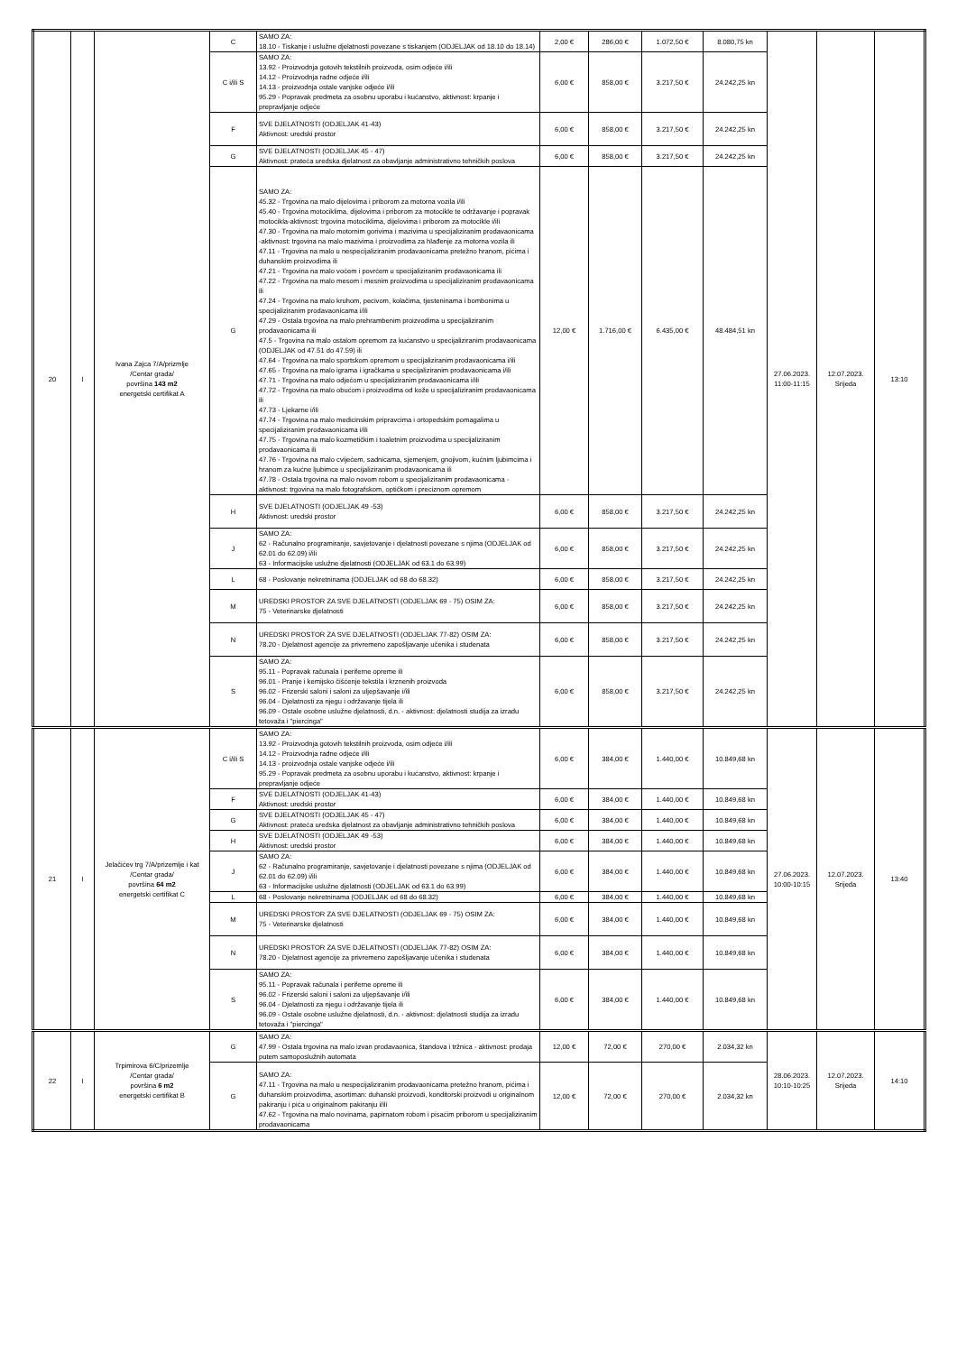| 20 | I | Ivana Zajca 7/A/prizmlje /Centar grada/ površina 143 m2 energetski certifikat A | C | SAMO ZA: 18.10 - Tiskanje i uslužne djelatnosti povezane s tiskanjem (ODJELJAK od 18.10 do 18.14) | 2,00 € | 286,00 € | 1.072,50 € | 8.080,75 kn | 27.06.2023. 11:00-11:15 | 12.07.2023. Srijeda | 13:10 |
| | | | C i/ili S | SAMO ZA: 13.92 - Proizvodnja gotovih tekstilnih proizvoda, osim odjeće i/ili 14.12 - Proizvodnja radne odjeće i/ili 14.13 - proizvodnja ostale vanjske odjeće i/ili 95.29 - Popravak predmeta za osobnu uporabu i kućanstvo, aktivnost: krpanje i prepravljanje odjeće | 6,00 € | 858,00 € | 3.217,50 € | 24.242,25 kn | | | |
| | | | F | SVE DJELATNOSTI (ODJELJAK 41-43) Aktivnost: uredski prostor | 6,00 € | 858,00 € | 3.217,50 € | 24.242,25 kn | | | |
| | | | G | SVE DJELATNOSTI (ODJELJAK 45 - 47) Aktivnost: prateća uredska djelatnost za obavljanje administrativno tehničkih poslova | 6,00 € | 858,00 € | 3.217,50 € | 24.242,25 kn | | | |
| | | | G | SAMO ZA: 45.32 - Trgovina na malo dijelovima i priborom za motorna vozila i/ili 45.40 - Trgovina motociklima, dijelovima i priborom za motocikle te održavanje i popravak motocikla-aktivnost: trgovina motociklima, dijelovima i priborom za motocikle i/ili 47.30 - Trgovina na malo motornim gorivima i mazivima u specijaliziranim prodavaonicama -aktivnost: trgovina na malo mazivima i proizvodima za hlađenje za motorna vozila ili 47.11 - Trgovina na malo u nespecijaliziranim prodavaonicama pretežno hranom, pićima i duhanskim proizvodima ili 47.21 - Trgovina na malo voćem i povrćem u specijaliziranim prodavaonicama ili 47.22 - Trgovina na malo mesom i mesnim proizvodima u specijaliziranim prodavaonicama ili 47.24 - Trgovina na malo kruhom, pecivom, kolačima, tjesteninama i bombonima u specijaliziranim prodavaonicama i/ili 47.29 - Ostala trgovina na malo prehrambenim proizvodima u specijaliziranim prodavaonicama ili 47.5 - Trgovina na malo ostalom opremom za kućanstvo u specijaliziranim prodavaonicama (ODJELJAK od 47.51 do 47.59) ili 47.64 - Trgovina na malo sportskom opremom u specijaliziranim prodavaonicama i/ili 47.65 - Trgovina na malo igrama i igračkama u specijaliziranim prodavaonicama i/ili 47.71 - Trgovina na malo odjećom u specijaliziranim prodavaonicama i/ili 47.72 - Trgovina na malo obućom i proizvodima od kože u specijaliziranim prodavaonicama ili 47.73 - Ljekarne i/ili 47.74 - Trgovina na malo medicinskim pripravcima i ortopedskim pomagalima u specijaliziranim prodavaonicama i/ili 47.75 - Trgovina na malo kozmetičkim i toaletnim proizvodima u specijaliziranim prodavaonicama ili 47.76 - Trgovina na malo cvijećem, sadnicama, sjemenjem, gnojivom, kućnim ljubimcima i hranom za kućne ljubimce u specijaliziranim prodavaonicama ili 47.78 - Ostala trgovina na malo novom robom u specijaliziranim prodavaonicama -aktivnost: trgovina na malo fotografskom, optičkom i preciznom opremom | 12,00 € | 1.716,00 € | 6.435,00 € | 48.484,51 kn | | | |
| | | | H | SVE DJELATNOSTI (ODJELJAK 49 -53) Aktivnost: uredski prostor | 6,00 € | 858,00 € | 3.217,50 € | 24.242,25 kn | | | |
| | | | J | SAMO ZA: 62 - Računalno programiranje, savjetovanje i djelatnosti povezane s njima (ODJELJAK od 62.01 do 62.09) i/ili 63 - Informacijske uslužne djelatnosti (ODJELJAK od 63.1 do 63.99) | 6,00 € | 858,00 € | 3.217,50 € | 24.242,25 kn | | | |
| | | | L | 68 - Poslovanje nekretninama (ODJELJAK od 68 do 68.32) | 6,00 € | 858,00 € | 3.217,50 € | 24.242,25 kn | | | |
| | | | M | UREDSKI PROSTOR ZA SVE DJELATNOSTI (ODJELJAK 69 - 75) OSIM ZA: 75 - Veterinarske djelatnosti | 6,00 € | 858,00 € | 3.217,50 € | 24.242,25 kn | | | |
| | | | N | UREDSKI PROSTOR ZA SVE DJELATNOSTI (ODJELJAK 77-82) OSIM ZA: 78.20 - Djelatnost agencije za privremeno zapošljavanje učenika i studenata | 6,00 € | 858,00 € | 3.217,50 € | 24.242,25 kn | | | |
| | | | S | SAMO ZA: 95.11 - Popravak računala i periferne opreme ili 96.01 - Pranje i kemijsko čišćenje tekstila i krznenih proizvoda 96.02 - Frizerski saloni i saloni za uljepšavanje i/ili 96.04 - Djelatnosti za njegu i održavanje tijela ili 96.09 - Ostale osobne uslužne djelatnosti, d.n. - aktivnost: djelatnosti studija za izradu tetovaža i "piercinga" | 6,00 € | 858,00 € | 3.217,50 € | 24.242,25 kn | | | |
| 21 | I | Jelačićev trg 7/A/prizemlje i kat /Centar grada/ površina 64 m2 energetski certifikat C | C i/ili S | SAMO ZA: 13.92 - Proizvodnja gotovih tekstilnih proizvoda, osim odjeće i/ili 14.12 - Proizvodnja radne odjeće i/ili 14.13 - proizvodnja ostale vanjske odjeće i/ili 95.29 - Popravak predmeta za osobnu uporabu i kućanstvo, aktivnost: krpanje i prepravljanje odjeće | 6,00 € | 384,00 € | 1.440,00 € | 10.849,68 kn | 27.06.2023. 10:00-10:15 | 12.07.2023. Srijeda | 13:40 |
| | | | F | SVE DJELATNOSTI (ODJELJAK 41-43) Aktivnost: uredski prostor | 6,00 € | 384,00 € | 1.440,00 € | 10.849,68 kn | | | |
| | | | G | SVE DJELATNOSTI (ODJELJAK 45 - 47) Aktivnost: prateća uredska djelatnost za obavljanje administrativno tehničkih poslova | 6,00 € | 384,00 € | 1.440,00 € | 10.849,68 kn | | | |
| | | | H | SVE DJELATNOSTI (ODJELJAK 49 -53) Aktivnost: uredski prostor | 6,00 € | 384,00 € | 1.440,00 € | 10.849,68 kn | | | |
| | | | J | SAMO ZA: 62 - Računalno programiranje, savjetovanje i djelatnosti povezane s njima (ODJELJAK od 62.01 do 62.09) i/ili 63 - Informacijske uslužne djelatnosti (ODJELJAK od 63.1 do 63.99) | 6,00 € | 384,00 € | 1.440,00 € | 10.849,68 kn | | | |
| | | | L | 68 - Poslovanje nekretninama (ODJELJAK od 68 do 68.32) | 6,00 € | 384,00 € | 1.440,00 € | 10.849,68 kn | | | |
| | | | M | UREDSKI PROSTOR ZA SVE DJELATNOSTI (ODJELJAK 69 - 75) OSIM ZA: 75 - Veterinarske djelatnosti | 6,00 € | 384,00 € | 1.440,00 € | 10.849,68 kn | | | |
| | | | N | UREDSKI PROSTOR ZA SVE DJELATNOSTI (ODJELJAK 77-82) OSIM ZA: 78.20 - Djelatnost agencije za privremeno zapošljavanje učenika i studenata | 6,00 € | 384,00 € | 1.440,00 € | 10.849,68 kn | | | |
| | | | S | SAMO ZA: 95.11 - Popravak računala i periferne opreme ili 96.02 - Frizerski saloni i saloni za uljepšavanje i/ili 96.04 - Djelatnosti za njegu i održavanje tijela ili 96.09 - Ostale osobne uslužne djelatnosti, d.n. - aktivnost: djelatnosti studija za izradu tetovaža i "piercinga" | 6,00 € | 384,00 € | 1.440,00 € | 10.849,68 kn | | | |
| 22 | I | Trpimirova 6/C/prizemlje /Centar grada/ površina 6 m2 energetski certifikat B | G | SAMO ZA: 47.99 - Ostala trgovina na malo izvan prodavaonica, štandova i tržnica - aktivnost: prodaja putem samoposlužnih automata | 12,00 € | 72,00 € | 270,00 € | 2.034,32 kn | 28.06.2023. 10:10-10:25 | 12.07.2023. Srijeda | 14:10 |
| | | | G | SAMO ZA: 47.11 - Trgovina na malo u nespecijaliziranim prodavaonicama pretežno hranom, pićima i duhanskim proizvodima, asortiman: duhanski proizvodi, konditorski proizvodi u originalnom pakiranju i pića u originalnom pakiranju i/ili 47.62 - Trgovina na malo novinama, papirnatom robom i pisaćim priborom u specijaliziranim prodavaonicama | 12,00 € | 72,00 € | 270,00 € | 2.034,32 kn | | | |